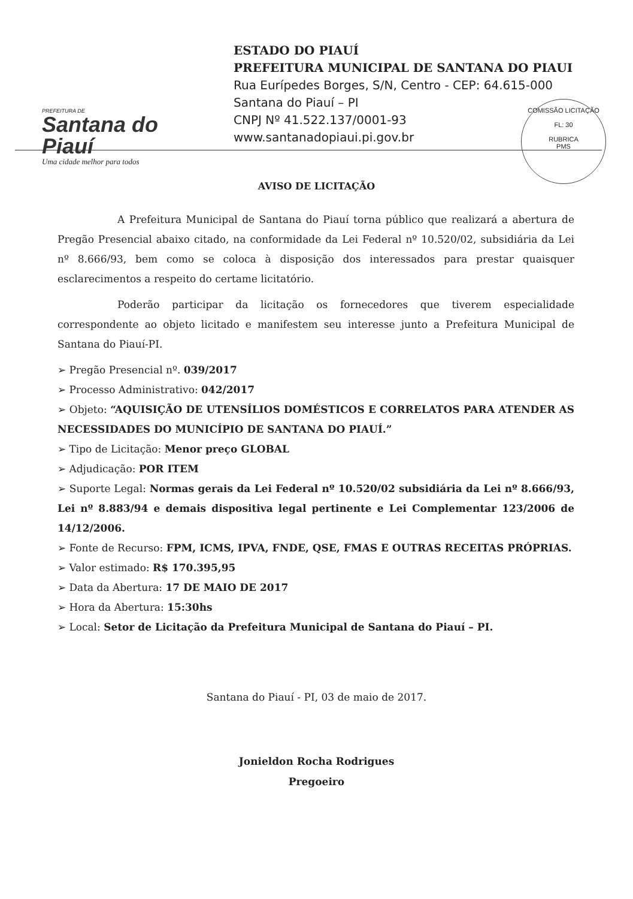PREFEITURA DE
Santana do Piauí
Uma cidade melhor para todos
ESTADO DO PIAUÍ
PREFEITURA MUNICIPAL DE SANTANA DO PIAUI
Rua Eurípedes Borges, S/N, Centro - CEP: 64.615-000
Santana do Piauí – PI
CNPJ Nº 41.522.137/0001-93
www.santanadopiaui.pi.gov.br
COMISSÃO LICITAÇÃO
FL: 30
RUBRICA
PMS
AVISO DE LICITAÇÃO
A Prefeitura Municipal de Santana do Piauí torna público que realizará a abertura de Pregão Presencial abaixo citado, na conformidade da Lei Federal nº 10.520/02, subsidiária da Lei nº 8.666/93, bem como se coloca à disposição dos interessados para prestar quaisquer esclarecimentos a respeito do certame licitatório.
Poderão participar da licitação os fornecedores que tiverem especialidade correspondente ao objeto licitado e manifestem seu interesse junto a Prefeitura Municipal de Santana do Piauí-PI.
➢ Pregão Presencial nº. 039/2017
➢ Processo Administrativo: 042/2017
➢ Objeto: “AQUISIÇÃO DE UTENSÍLIOS DOMÉSTICOS E CORRELATOS PARA ATENDER AS NECESSIDADES DO MUNICÍPIO DE SANTANA DO PIAUÍ.”
➢ Tipo de Licitação: Menor preço GLOBAL
➢ Adjudicação: POR ITEM
➢ Suporte Legal: Normas gerais da Lei Federal nº 10.520/02 subsidiária da Lei nº 8.666/93, Lei nº 8.883/94 e demais dispositiva legal pertinente e Lei Complementar 123/2006 de 14/12/2006.
➢ Fonte de Recurso: FPM, ICMS, IPVA, FNDE, QSE, FMAS E OUTRAS RECEITAS PRÓPRIAS.
➢ Valor estimado: R$ 170.395,95
➢ Data da Abertura: 17 DE MAIO DE 2017
➢ Hora da Abertura: 15:30hs
➢ Local: Setor de Licitação da Prefeitura Municipal de Santana do Piauí – PI.
Santana do Piauí - PI, 03 de maio de 2017.
Jonieldon Rocha Rodrigues
Pregoeiro